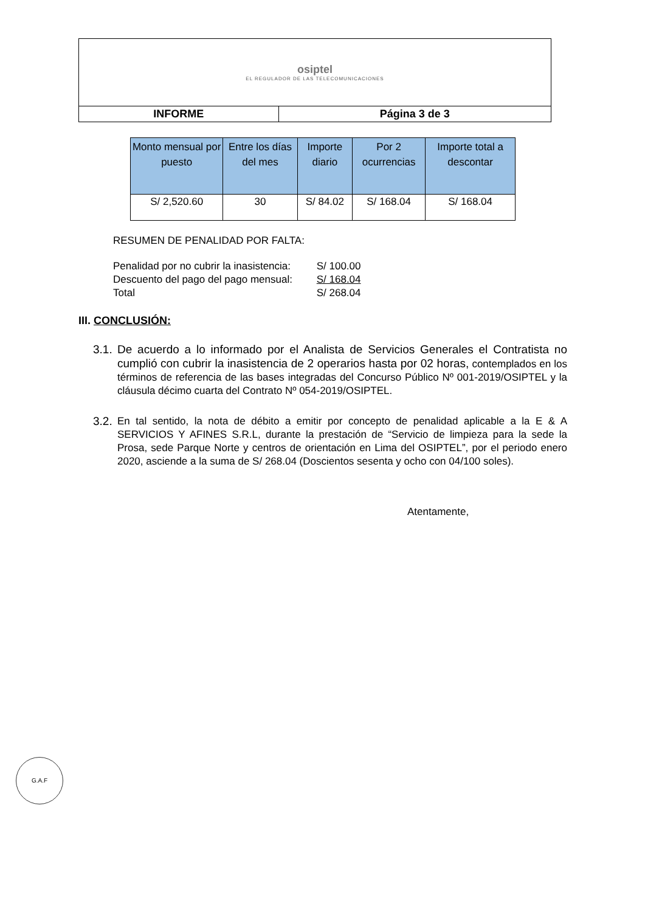| osiptel EL REGULADOR DE LAS TELECOMUNICACIONES | |
| INFORME | Página 3 de 3 |
| Monto mensual por puesto | Entre los días del mes | Importe diario | Por 2 ocurrencias | Importe total a descontar |
| --- | --- | --- | --- | --- |
| S/ 2,520.60 | 30 | S/ 84.02 | S/ 168.04 | S/ 168.04 |
RESUMEN DE PENALIDAD POR FALTA:
Penalidad por no cubrir la inasistencia: S/ 100.00
Descuento del pago del pago mensual: S/ 168.04
Total S/ 268.04
III. CONCLUSIÓN:
3.1.
De acuerdo a lo informado por el Analista de Servicios Generales el Contratista no cumplió con cubrir la inasistencia de 2 operarios hasta por 02 horas, contemplados en los términos de referencia de las bases integradas del Concurso Público Nº 001-2019/OSIPTEL y la cláusula décimo cuarta del Contrato Nº 054-2019/OSIPTEL.
3.2.
En tal sentido, la nota de débito a emitir por concepto de penalidad aplicable a la E & A SERVICIOS Y AFINES S.R.L, durante la prestación de “Servicio de limpieza para la sede la Prosa, sede Parque Norte y centros de orientación en Lima del OSIPTEL”, por el periodo enero 2020, asciende a la suma de S/ 268.04 (Doscientos sesenta y ocho con 04/100 soles).
Atentamente,
G.A.F